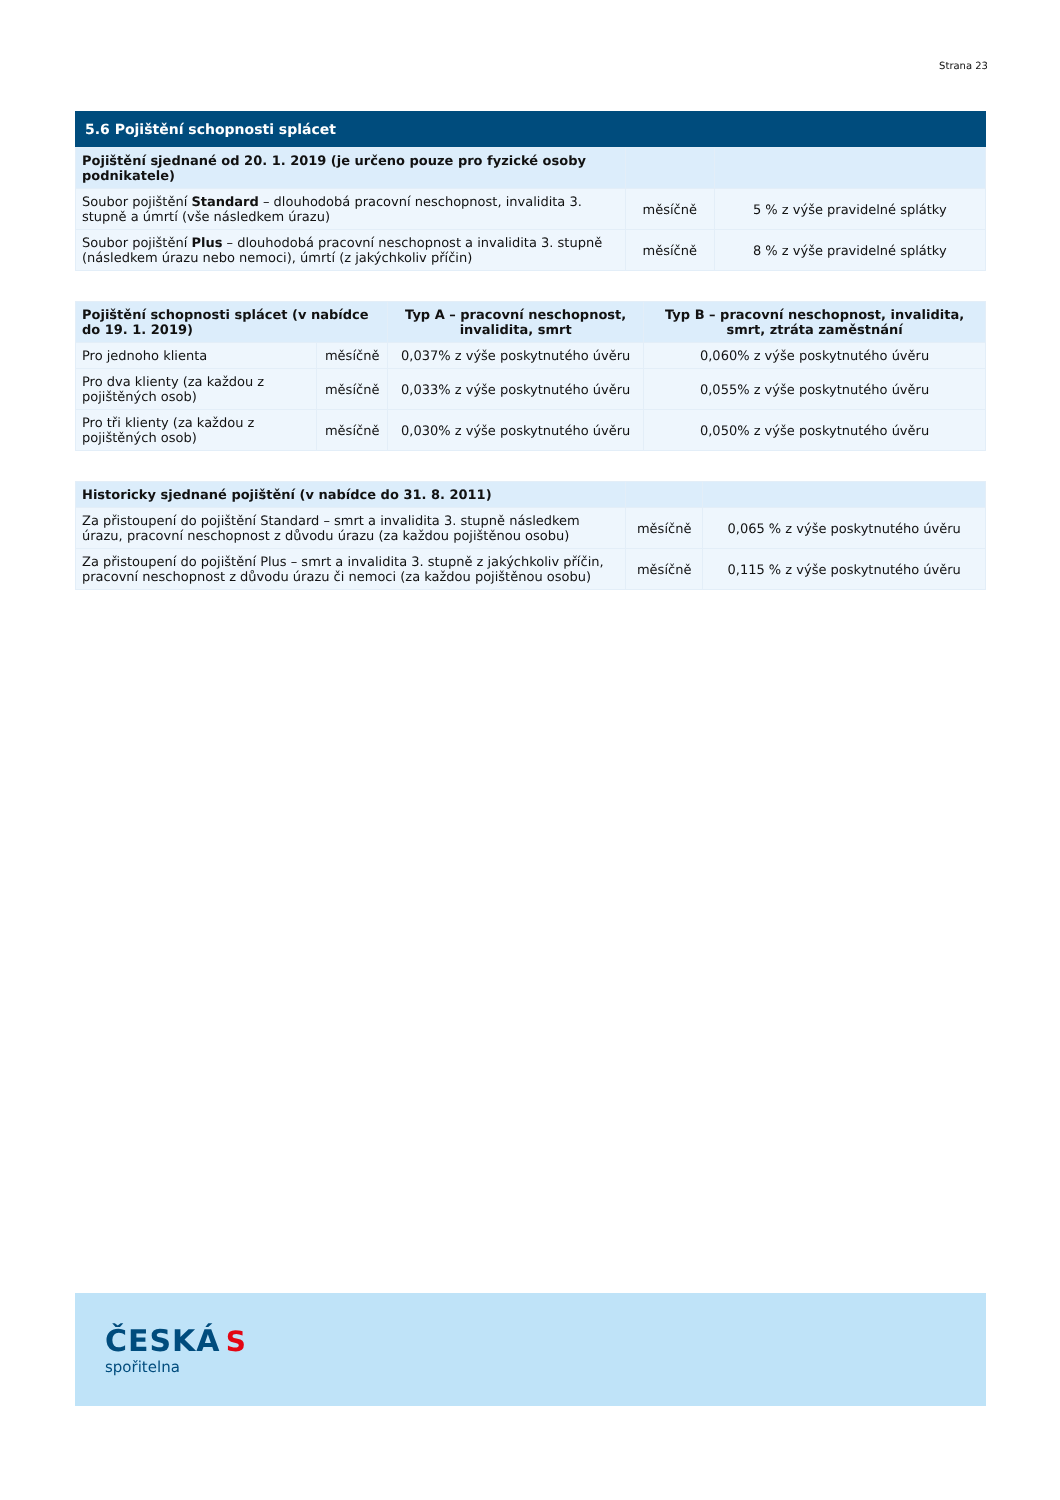Strana 23
5.6 Pojištění schopnosti splácet
| Pojištění sjednané od 20. 1. 2019 (je určeno pouze pro fyzické osoby podnikatele) | | |
| --- | --- | --- |
| Soubor pojištění Standard – dlouhodobá pracovní neschopnost, invalidita 3. stupně a úmrtí (vše následkem úrazu) | měsíčně | 5 % z výše pravidelné splátky |
| Soubor pojištění Plus – dlouhodobá pracovní neschopnost a invalidita 3. stupně (následkem úrazu nebo nemoci), úmrtí (z jakýchkoliv příčin) | měsíčně | 8 % z výše pravidelné splátky |
| Pojištění schopnosti splácet (v nabídce do 19. 1. 2019) | | Typ A – pracovní neschopnost, invalidita, smrt | Typ B – pracovní neschopnost, invalidita, smrt, ztráta zaměstnání |
| --- | --- | --- | --- |
| Pro jednoho klienta | měsíčně | 0,037% z výše poskytnutého úvěru | 0,060% z výše poskytnutého úvěru |
| Pro dva klienty (za každou z pojištěných osob) | měsíčně | 0,033% z výše poskytnutého úvěru | 0,055% z výše poskytnutého úvěru |
| Pro tři klienty (za každou z pojištěných osob) | měsíčně | 0,030% z výše poskytnutého úvěru | 0,050% z výše poskytnutého úvěru |
| Historicky sjednané pojištění (v nabídce do 31. 8. 2011) | | |
| --- | --- | --- |
| Za přistoupení do pojištění Standard – smrt a invalidita 3. stupně následkem úrazu, pracovní neschopnost z důvodu úrazu (za každou pojištěnou osobu) | měsíčně | 0,065 % z výše poskytnutého úvěru |
| Za přistoupení do pojištění Plus – smrt a invalidita 3. stupně z jakýchkoliv příčin, pracovní neschopnost z důvodu úrazu či nemoci (za každou pojištěnou osobu) | měsíčně | 0,115 % z výše poskytnutého úvěru |
ČESKÁ S
spořitelna